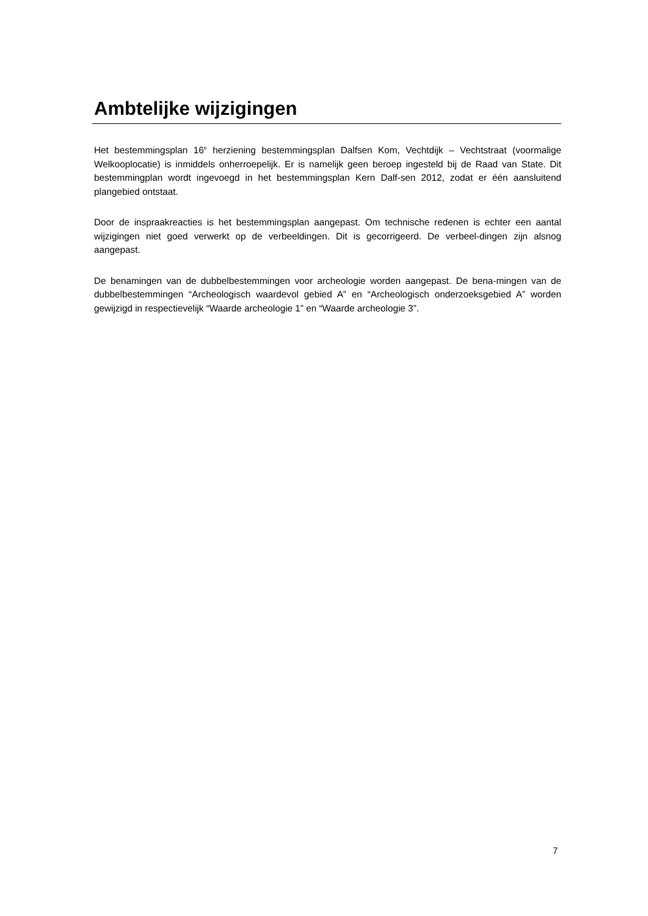Ambtelijke wijzigingen
Het bestemmingsplan 16<sup>e</sup> herziening bestemmingsplan Dalfsen Kom, Vechtdijk – Vechtstraat (voormalige Welkooplocatie) is inmiddels onherroepelijk. Er is namelijk geen beroep ingesteld bij de Raad van State. Dit bestemmingplan wordt ingevoegd in het bestemmingsplan Kern Dalf-sen 2012, zodat er één aansluitend plangebied ontstaat.
Door de inspraakreacties is het bestemmingsplan aangepast. Om technische redenen is echter een aantal wijzigingen niet goed verwerkt op de verbeeldingen. Dit is gecorrigeerd. De verbeel-dingen zijn alsnog aangepast.
De benamingen van de dubbelbestemmingen voor archeologie worden aangepast. De bena-mingen van de dubbelbestemmingen “Archeologisch waardevol gebied A” en “Archeologisch onderzoeksgebied A” worden gewijzigd in respectievelijk “Waarde archeologie 1” en “Waarde archeologie 3”.
7